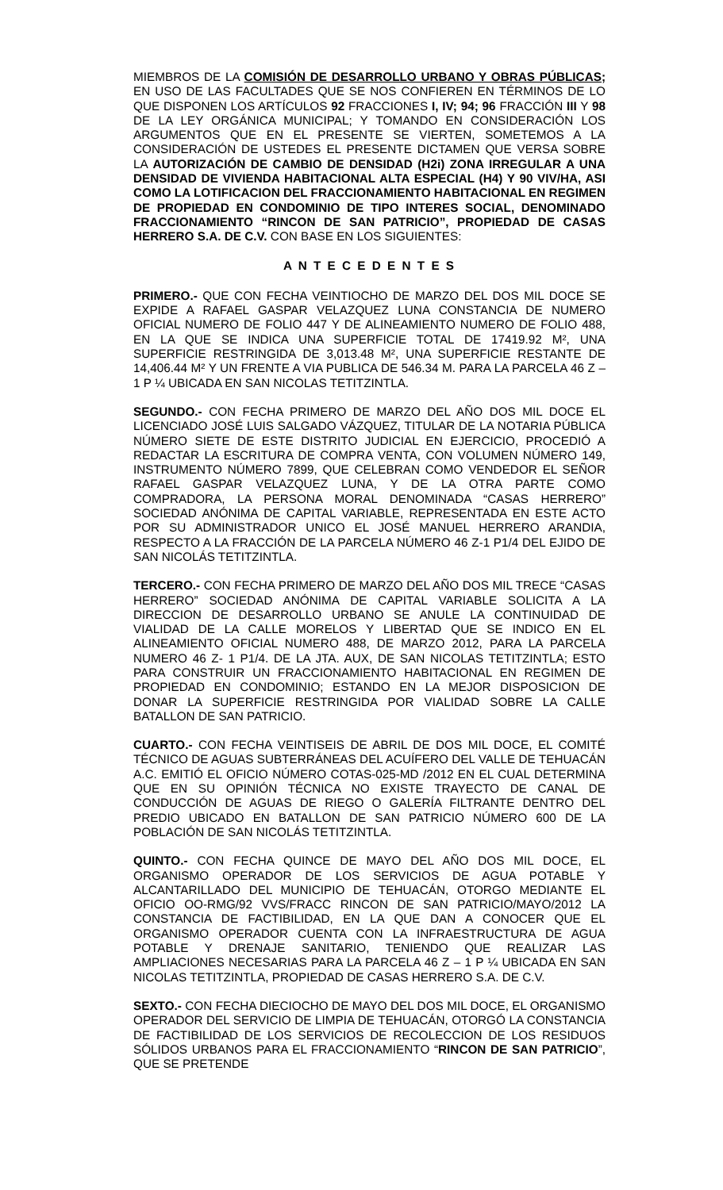MIEMBROS DE LA COMISIÓN DE DESARROLLO URBANO Y OBRAS PÚBLICAS; EN USO DE LAS FACULTADES QUE SE NOS CONFIEREN EN TÉRMINOS DE LO QUE DISPONEN LOS ARTÍCULOS 92 FRACCIONES I, IV; 94; 96 FRACCIÓN III Y 98 DE LA LEY ORGÁNICA MUNICIPAL; Y TOMANDO EN CONSIDERACIÓN LOS ARGUMENTOS QUE EN EL PRESENTE SE VIERTEN, SOMETEMOS A LA CONSIDERACIÓN DE USTEDES EL PRESENTE DICTAMEN QUE VERSA SOBRE LA AUTORIZACIÓN DE CAMBIO DE DENSIDAD (H2i) ZONA IRREGULAR A UNA DENSIDAD DE VIVIENDA HABITACIONAL ALTA ESPECIAL (H4) Y 90 VIV/HA, ASI COMO LA LOTIFICACION DEL FRACCIONAMIENTO HABITACIONAL EN REGIMEN DE PROPIEDAD EN CONDOMINIO DE TIPO INTERES SOCIAL, DENOMINADO FRACCIONAMIENTO “RINCON DE SAN PATRICIO”, PROPIEDAD DE CASAS HERRERO S.A. DE C.V. CON BASE EN LOS SIGUIENTES:
A N T E C E D E N T E S
PRIMERO.- QUE CON FECHA VEINTIOCHO DE MARZO DEL DOS MIL DOCE SE EXPIDE A RAFAEL GASPAR VELAZQUEZ LUNA CONSTANCIA DE NUMERO OFICIAL NUMERO DE FOLIO 447 Y DE ALINEAMIENTO NUMERO DE FOLIO 488, EN LA QUE SE INDICA UNA SUPERFICIE TOTAL DE 17419.92 M², UNA SUPERFICIE RESTRINGIDA DE 3,013.48 M², UNA SUPERFICIE RESTANTE DE 14,406.44 M² Y UN FRENTE A VIA PUBLICA DE 546.34 M. PARA LA PARCELA 46 Z – 1 P ¼ UBICADA EN SAN NICOLAS TETITZINTLA.
SEGUNDO.- CON FECHA PRIMERO DE MARZO DEL AÑO DOS MIL DOCE EL LICENCIADO JOSÉ LUIS SALGADO VÁZQUEZ, TITULAR DE LA NOTARIA PÚBLICA NÚMERO SIETE DE ESTE DISTRITO JUDICIAL EN EJERCICIO, PROCEDIÓ A REDACTAR LA ESCRITURA DE COMPRA VENTA, CON VOLUMEN NÚMERO 149, INSTRUMENTO NÚMERO 7899, QUE CELEBRAN COMO VENDEDOR EL SEÑOR RAFAEL GASPAR VELAZQUEZ LUNA, Y DE LA OTRA PARTE COMO COMPRADORA, LA PERSONA MORAL DENOMINADA “CASAS HERRERO” SOCIEDAD ANÓNIMA DE CAPITAL VARIABLE, REPRESENTADA EN ESTE ACTO POR SU ADMINISTRADOR UNICO EL JOSÉ MANUEL HERRERO ARANDIA, RESPECTO A LA FRACCIÓN DE LA PARCELA NÚMERO 46 Z-1 P1/4 DEL EJIDO DE SAN NICOLÁS TETITZINTLA.
TERCERO.- CON FECHA PRIMERO DE MARZO DEL AÑO DOS MIL TRECE “CASAS HERRERO” SOCIEDAD ANÓNIMA DE CAPITAL VARIABLE SOLICITA A LA DIRECCION DE DESARROLLO URBANO SE ANULE LA CONTINUIDAD DE VIALIDAD DE LA CALLE MORELOS Y LIBERTAD QUE SE INDICO EN EL ALINEAMIENTO OFICIAL NUMERO 488, DE MARZO 2012, PARA LA PARCELA NUMERO 46 Z- 1 P1/4. DE LA JTA. AUX, DE SAN NICOLAS TETITZINTLA; ESTO PARA CONSTRUIR UN FRACCIONAMIENTO HABITACIONAL EN REGIMEN DE PROPIEDAD EN CONDOMINIO; ESTANDO EN LA MEJOR DISPOSICION DE DONAR LA SUPERFICIE RESTRINGIDA POR VIALIDAD SOBRE LA CALLE BATALLON DE SAN PATRICIO.
CUARTO.- CON FECHA VEINTISEIS DE ABRIL DE DOS MIL DOCE, EL COMITÉ TÉCNICO DE AGUAS SUBTERRÁNEAS DEL ACUÍFERO DEL VALLE DE TEHUACÁN A.C. EMITIÓ EL OFICIO NÚMERO COTAS-025-MD /2012 EN EL CUAL DETERMINA QUE EN SU OPINIÓN TÉCNICA NO EXISTE TRAYECTO DE CANAL DE CONDUCCIÓN DE AGUAS DE RIEGO O GALERÍA FILTRANTE DENTRO DEL PREDIO UBICADO EN BATALLON DE SAN PATRICIO NÚMERO 600 DE LA POBLACIÓN DE SAN NICOLÁS TETITZINTLA.
QUINTO.- CON FECHA QUINCE DE MAYO DEL AÑO DOS MIL DOCE, EL ORGANISMO OPERADOR DE LOS SERVICIOS DE AGUA POTABLE Y ALCANTARILLADO DEL MUNICIPIO DE TEHUACÁN, OTORGO MEDIANTE EL OFICIO OO-RMG/92 VVS/FRACC RINCON DE SAN PATRICIO/MAYO/2012 LA CONSTANCIA DE FACTIBILIDAD, EN LA QUE DAN A CONOCER QUE EL ORGANISMO OPERADOR CUENTA CON LA INFRAESTRUCTURA DE AGUA POTABLE Y DRENAJE SANITARIO, TENIENDO QUE REALIZAR LAS AMPLIACIONES NECESARIAS PARA LA PARCELA 46 Z – 1 P ¼ UBICADA EN SAN NICOLAS TETITZINTLA, PROPIEDAD DE CASAS HERRERO S.A. DE C.V.
SEXTO.- CON FECHA DIECIOCHO DE MAYO DEL DOS MIL DOCE, EL ORGANISMO OPERADOR DEL SERVICIO DE LIMPIA DE TEHUACÁN, OTORGÓ LA CONSTANCIA DE FACTIBILIDAD DE LOS SERVICIOS DE RECOLECCION DE LOS RESIDUOS SÓLIDOS URBANOS PARA EL FRACCIONAMIENTO “RINCON DE SAN PATRICIO”, QUE SE PRETENDE